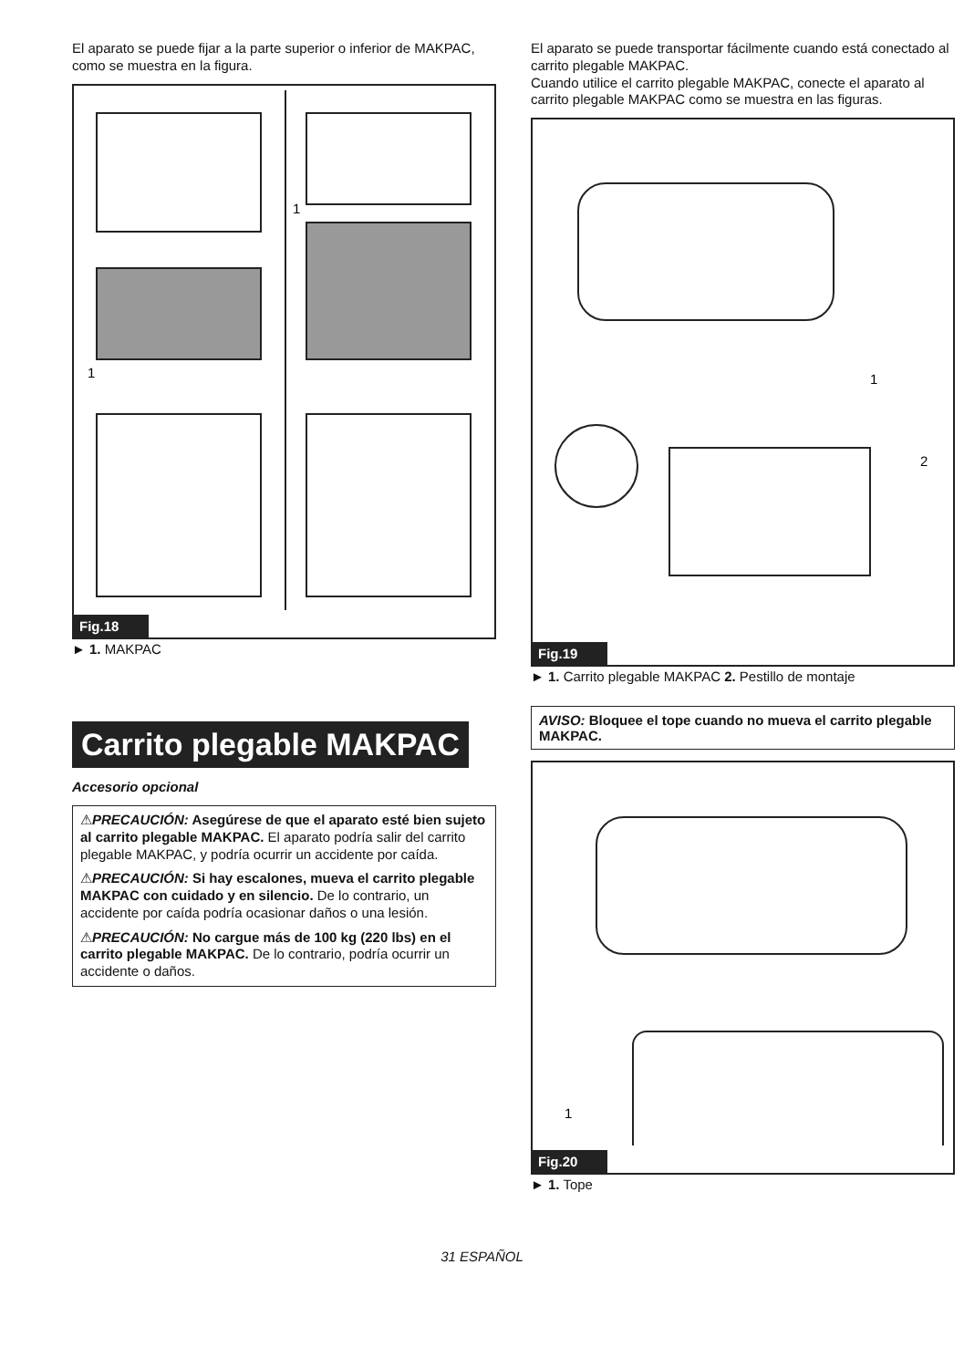El aparato se puede fijar a la parte superior o inferior de MAKPAC, como se muestra en la figura.
1
1
Fig.18
► 1. MAKPAC
Carrito plegable MAKPAC
Accesorio opcional
⚠PRECAUCIÓN: Asegúrese de que el aparato esté bien sujeto al carrito plegable MAKPAC. El aparato podría salir del carrito plegable MAKPAC, y podría ocurrir un accidente por caída.
⚠PRECAUCIÓN: Si hay escalones, mueva el carrito plegable MAKPAC con cuidado y en silencio. De lo contrario, un accidente por caída podría ocasionar daños o una lesión.
⚠PRECAUCIÓN: No cargue más de 100 kg (220 lbs) en el carrito plegable MAKPAC. De lo contrario, podría ocurrir un accidente o daños.
El aparato se puede transportar fácilmente cuando está conectado al carrito plegable MAKPAC.
Cuando utilice el carrito plegable MAKPAC, conecte el aparato al carrito plegable MAKPAC como se muestra en las figuras.
1
2
Fig.19
► 1. Carrito plegable MAKPAC 2. Pestillo de montaje
AVISO: Bloquee el tope cuando no mueva el carrito plegable MAKPAC.
1
Fig.20
► 1. Tope
31 ESPAÑOL